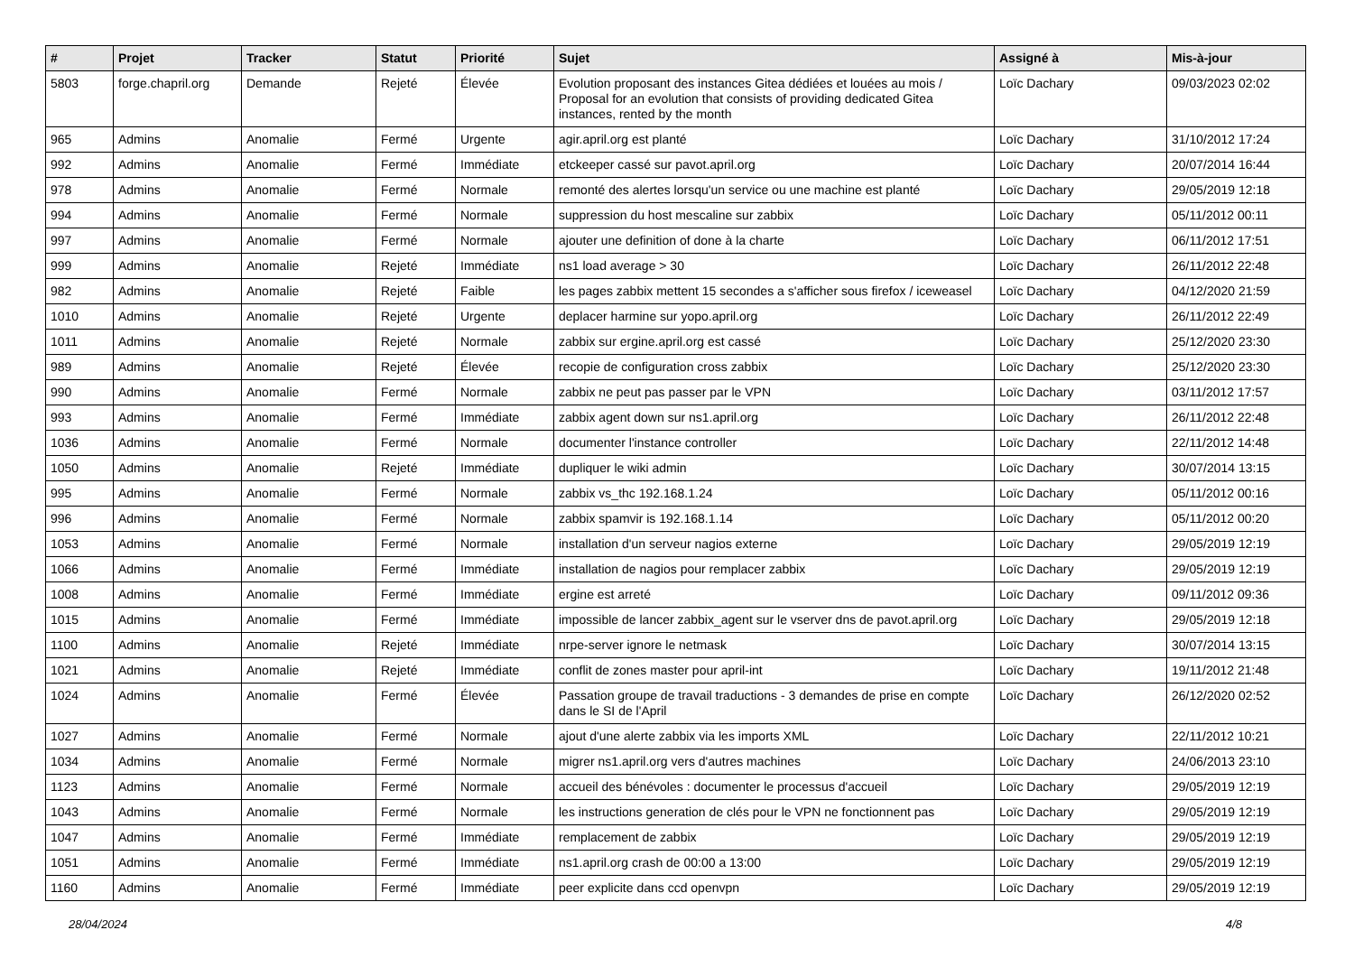| # | Projet | Tracker | Statut | Priorité | Sujet | Assigné à | Mis-à-jour |
| --- | --- | --- | --- | --- | --- | --- | --- |
| 5803 | forge.chapril.org | Demande | Rejeté | Élevée | Evolution proposant des instances Gitea dédiées et louées au mois / Proposal for an evolution that consists of providing dedicated Gitea instances, rented by the month | Loïc Dachary | 09/03/2023 02:02 |
| 965 | Admins | Anomalie | Fermé | Urgente | agir.april.org est planté | Loïc Dachary | 31/10/2012 17:24 |
| 992 | Admins | Anomalie | Fermé | Immédiate | etckeeper cassé sur pavot.april.org | Loïc Dachary | 20/07/2014 16:44 |
| 978 | Admins | Anomalie | Fermé | Normale | remonté des alertes lorsqu'un service ou une machine est planté | Loïc Dachary | 29/05/2019 12:18 |
| 994 | Admins | Anomalie | Fermé | Normale | suppression du host mescaline sur zabbix | Loïc Dachary | 05/11/2012 00:11 |
| 997 | Admins | Anomalie | Fermé | Normale | ajouter une definition of done à la charte | Loïc Dachary | 06/11/2012 17:51 |
| 999 | Admins | Anomalie | Rejeté | Immédiate | ns1 load average > 30 | Loïc Dachary | 26/11/2012 22:48 |
| 982 | Admins | Anomalie | Rejeté | Faible | les pages zabbix mettent 15 secondes a s'afficher sous firefox / iceweasel | Loïc Dachary | 04/12/2020 21:59 |
| 1010 | Admins | Anomalie | Rejeté | Urgente | deplacer harmine sur yopo.april.org | Loïc Dachary | 26/11/2012 22:49 |
| 1011 | Admins | Anomalie | Rejeté | Normale | zabbix sur ergine.april.org est cassé | Loïc Dachary | 25/12/2020 23:30 |
| 989 | Admins | Anomalie | Rejeté | Élevée | recopie de configuration cross zabbix | Loïc Dachary | 25/12/2020 23:30 |
| 990 | Admins | Anomalie | Fermé | Normale | zabbix ne peut pas passer par le VPN | Loïc Dachary | 03/11/2012 17:57 |
| 993 | Admins | Anomalie | Fermé | Immédiate | zabbix agent down sur ns1.april.org | Loïc Dachary | 26/11/2012 22:48 |
| 1036 | Admins | Anomalie | Fermé | Normale | documenter l'instance controller | Loïc Dachary | 22/11/2012 14:48 |
| 1050 | Admins | Anomalie | Rejeté | Immédiate | dupliquer le wiki admin | Loïc Dachary | 30/07/2014 13:15 |
| 995 | Admins | Anomalie | Fermé | Normale | zabbix vs_thc 192.168.1.24 | Loïc Dachary | 05/11/2012 00:16 |
| 996 | Admins | Anomalie | Fermé | Normale | zabbix spamvir is 192.168.1.14 | Loïc Dachary | 05/11/2012 00:20 |
| 1053 | Admins | Anomalie | Fermé | Normale | installation d'un serveur nagios externe | Loïc Dachary | 29/05/2019 12:19 |
| 1066 | Admins | Anomalie | Fermé | Immédiate | installation de nagios pour remplacer zabbix | Loïc Dachary | 29/05/2019 12:19 |
| 1008 | Admins | Anomalie | Fermé | Immédiate | ergine est arreté | Loïc Dachary | 09/11/2012 09:36 |
| 1015 | Admins | Anomalie | Fermé | Immédiate | impossible de lancer zabbix_agent sur le vserver dns de pavot.april.org | Loïc Dachary | 29/05/2019 12:18 |
| 1100 | Admins | Anomalie | Rejeté | Immédiate | nrpe-server ignore le netmask | Loïc Dachary | 30/07/2014 13:15 |
| 1021 | Admins | Anomalie | Rejeté | Immédiate | conflit de zones master pour april-int | Loïc Dachary | 19/11/2012 21:48 |
| 1024 | Admins | Anomalie | Fermé | Élevée | Passation groupe de travail traductions - 3 demandes de prise en compte dans le SI de l'April | Loïc Dachary | 26/12/2020 02:52 |
| 1027 | Admins | Anomalie | Fermé | Normale | ajout d'une alerte zabbix via les imports XML | Loïc Dachary | 22/11/2012 10:21 |
| 1034 | Admins | Anomalie | Fermé | Normale | migrer ns1.april.org vers d'autres machines | Loïc Dachary | 24/06/2013 23:10 |
| 1123 | Admins | Anomalie | Fermé | Normale | accueil des bénévoles : documenter le processus d'accueil | Loïc Dachary | 29/05/2019 12:19 |
| 1043 | Admins | Anomalie | Fermé | Normale | les instructions generation de clés pour le VPN ne fonctionnent pas | Loïc Dachary | 29/05/2019 12:19 |
| 1047 | Admins | Anomalie | Fermé | Immédiate | remplacement de zabbix | Loïc Dachary | 29/05/2019 12:19 |
| 1051 | Admins | Anomalie | Fermé | Immédiate | ns1.april.org crash de 00:00 a 13:00 | Loïc Dachary | 29/05/2019 12:19 |
| 1160 | Admins | Anomalie | Fermé | Immédiate | peer explicite dans ccd openvpn | Loïc Dachary | 29/05/2019 12:19 |
28/04/2024 4/8